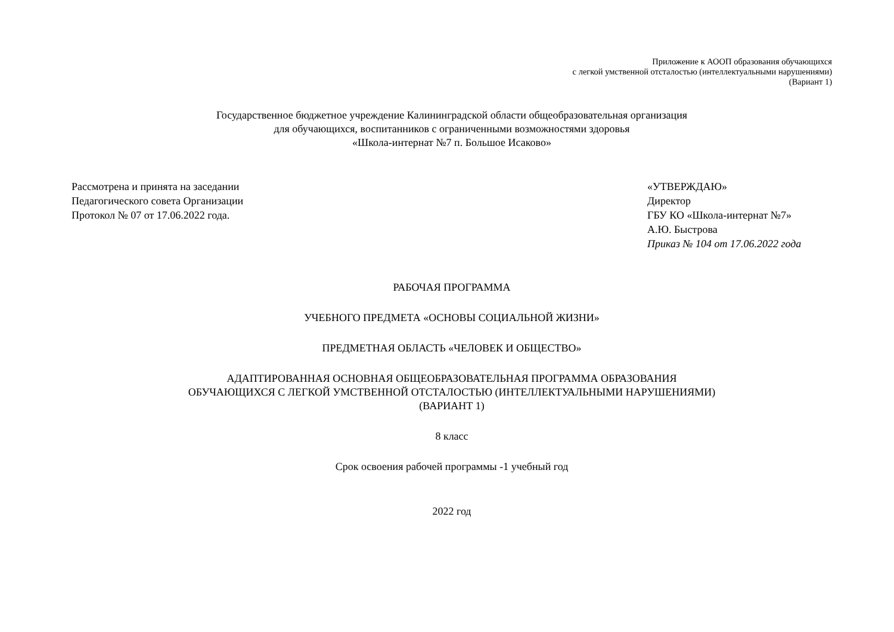Приложение к АООП образования обучающихся
с легкой умственной отсталостью (интеллектуальными нарушениями)
(Вариант 1)
Государственное бюджетное учреждение Калининградской области общеобразовательная организация
для обучающихся, воспитанников с ограниченными возможностями здоровья
«Школа-интернат №7 п. Большое Исаково»
Рассмотрена и принята на заседании
Педагогического совета Организации
Протокол № 07 от 17.06.2022 года.
«УТВЕРЖДАЮ»
Директор
ГБУ КО «Школа-интернат №7»
А.Ю. Быстрова
Приказ № 104 от 17.06.2022 года
РАБОЧАЯ ПРОГРАММА
УЧЕБНОГО ПРЕДМЕТА «ОСНОВЫ СОЦИАЛЬНОЙ ЖИЗНИ»
ПРЕДМЕТНАЯ ОБЛАСТЬ «ЧЕЛОВЕК И ОБЩЕСТВО»
АДАПТИРОВАННАЯ ОСНОВНАЯ ОБЩЕОБРАЗОВАТЕЛЬНАЯ ПРОГРАММА ОБРАЗОВАНИЯ
ОБУЧАЮЩИХСЯ С ЛЕГКОЙ УМСТВЕННОЙ ОТСТАЛОСТЬЮ (ИНТЕЛЛЕКТУАЛЬНЫМИ НАРУШЕНИЯМИ)
(ВАРИАНТ 1)
8 класс
Срок освоения рабочей программы -1 учебный год
2022 год